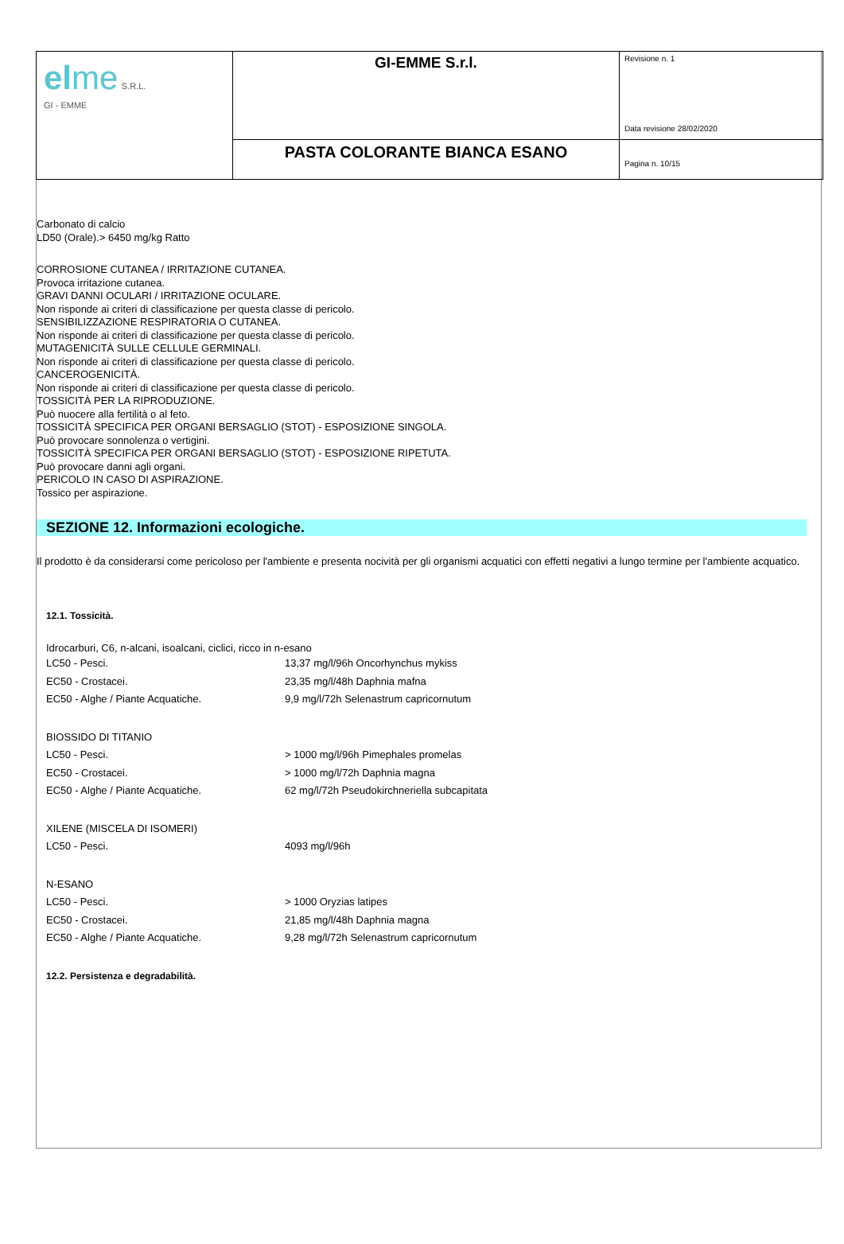| el me S.R.L. GI - EMME | GI-EMME S.r.l. | Revisione n. 1 Data revisione 28/02/2020 |
| | PASTA COLORANTE BIANCA ESANO | Pagina n. 10/15 |
Carbonato di calcio
LD50 (Orale).> 6450 mg/kg Ratto
CORROSIONE CUTANEA / IRRITAZIONE CUTANEA.
Provoca irritazione cutanea.
GRAVI DANNI OCULARI / IRRITAZIONE OCULARE.
Non risponde ai criteri di classificazione per questa classe di pericolo.
SENSIBILIZZAZIONE RESPIRATORIA O CUTANEA.
Non risponde ai criteri di classificazione per questa classe di pericolo.
MUTAGENICITÀ SULLE CELLULE GERMINALI.
Non risponde ai criteri di classificazione per questa classe di pericolo.
CANCEROGENICITÀ.
Non risponde ai criteri di classificazione per questa classe di pericolo.
TOSSICITÀ PER LA RIPRODUZIONE.
Può nuocere alla fertilità o al feto.
TOSSICITÀ SPECIFICA PER ORGANI BERSAGLIO (STOT) - ESPOSIZIONE SINGOLA.
Può provocare sonnolenza o vertigini.
TOSSICITÀ SPECIFICA PER ORGANI BERSAGLIO (STOT) - ESPOSIZIONE RIPETUTA.
Può provocare danni agli organi.
PERICOLO IN CASO DI ASPIRAZIONE.
Tossico per aspirazione.
SEZIONE 12. Informazioni ecologiche.
Il prodotto è da considerarsi come pericoloso per l'ambiente e presenta nocività per gli organismi acquatici con effetti negativi a lungo termine per l'ambiente acquatico.
12.1. Tossicità.
Idrocarburi, C6, n-alcani, isoalcani, ciclici, ricco in n-esano
| LC50 - Pesci. | 13,37 mg/l/96h Oncorhynchus mykiss |
| EC50 - Crostacei. | 23,35 mg/l/48h Daphnia mafna |
| EC50 - Alghe / Piante Acquatiche. | 9,9 mg/l/72h Selenastrum capricornutum |
| BIOSSIDO DI TITANIO | |
| LC50 - Pesci. | > 1000 mg/l/96h Pimephales promelas |
| EC50 - Crostacei. | > 1000 mg/l/72h Daphnia magna |
| EC50 - Alghe / Piante Acquatiche. | 62 mg/l/72h Pseudokirchneriella subcapitata |
| XILENE (MISCELA DI ISOMERI) | |
| LC50 - Pesci. | 4093 mg/l/96h |
| N-ESANO | |
| LC50 - Pesci. | > 1000 Oryzias latipes |
| EC50 - Crostacei. | 21,85 mg/l/48h Daphnia magna |
| EC50 - Alghe / Piante Acquatiche. | 9,28 mg/l/72h Selenastrum capricornutum |
12.2. Persistenza e degradabilità.